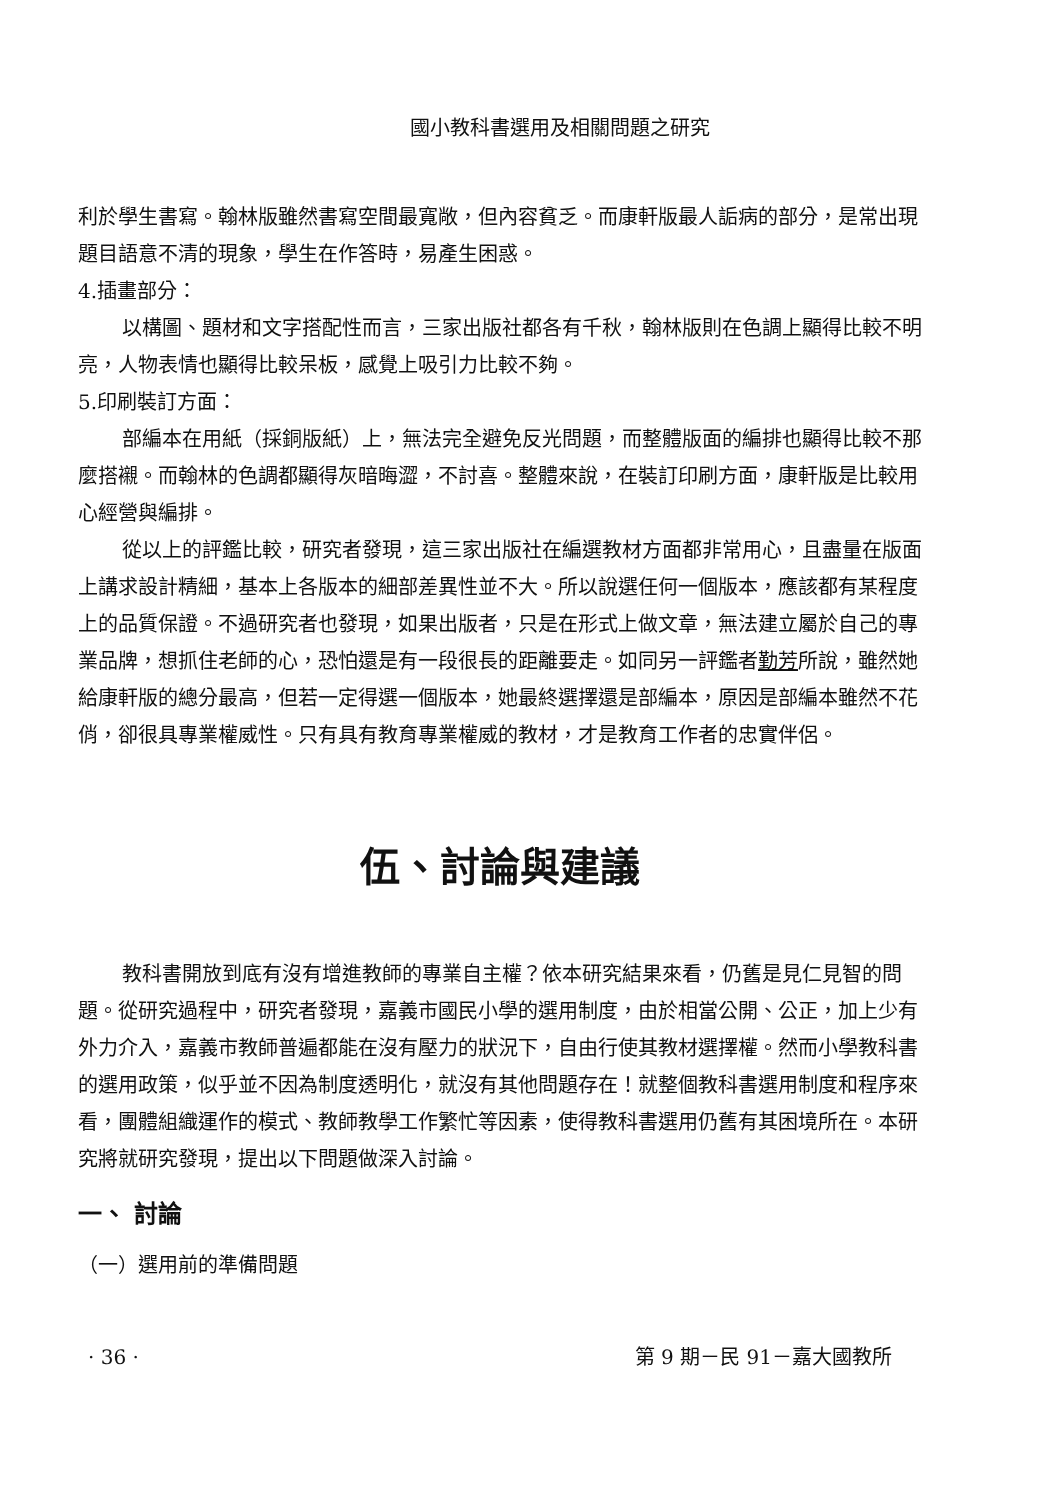國小教科書選用及相關問題之研究
利於學生書寫。翰林版雖然書寫空間最寬敞，但內容貧乏。而康軒版最人詬病的部分，是常出現題目語意不清的現象，學生在作答時，易產生困惑。
4.插畫部分：
以構圖、題材和文字搭配性而言，三家出版社都各有千秋，翰林版則在色調上顯得比較不明亮，人物表情也顯得比較呆板，感覺上吸引力比較不夠。
5.印刷裝訂方面：
部編本在用紙（採銅版紙）上，無法完全避免反光問題，而整體版面的編排也顯得比較不那麼搭襯。而翰林的色調都顯得灰暗晦澀，不討喜。整體來說，在裝訂印刷方面，康軒版是比較用心經營與編排。
從以上的評鑑比較，研究者發現，這三家出版社在編選教材方面都非常用心，且盡量在版面上講求設計精細，基本上各版本的細部差異性並不大。所以說選任何一個版本，應該都有某程度上的品質保證。不過研究者也發現，如果出版者，只是在形式上做文章，無法建立屬於自己的專業品牌，想抓住老師的心，恐怕還是有一段很長的距離要走。如同另一評鑑者勤芳所說，雖然她給康軒版的總分最高，但若一定得選一個版本，她最終選擇還是部編本，原因是部編本雖然不花俏，卻很具專業權威性。只有具有教育專業權威的教材，才是教育工作者的忠實伴侶。
伍、討論與建議
教科書開放到底有沒有增進教師的專業自主權？依本研究結果來看，仍舊是見仁見智的問題。從研究過程中，研究者發現，嘉義市國民小學的選用制度，由於相當公開、公正，加上少有外力介入，嘉義市教師普遍都能在沒有壓力的狀況下，自由行使其教材選擇權。然而小學教科書的選用政策，似乎並不因為制度透明化，就沒有其他問題存在！就整個教科書選用制度和程序來看，團體組織運作的模式、教師教學工作繁忙等因素，使得教科書選用仍舊有其困境所在。本研究將就研究發現，提出以下問題做深入討論。
一、 討論
（一）選用前的準備問題
· 36 · 第 9 期－民 91－嘉大國教所